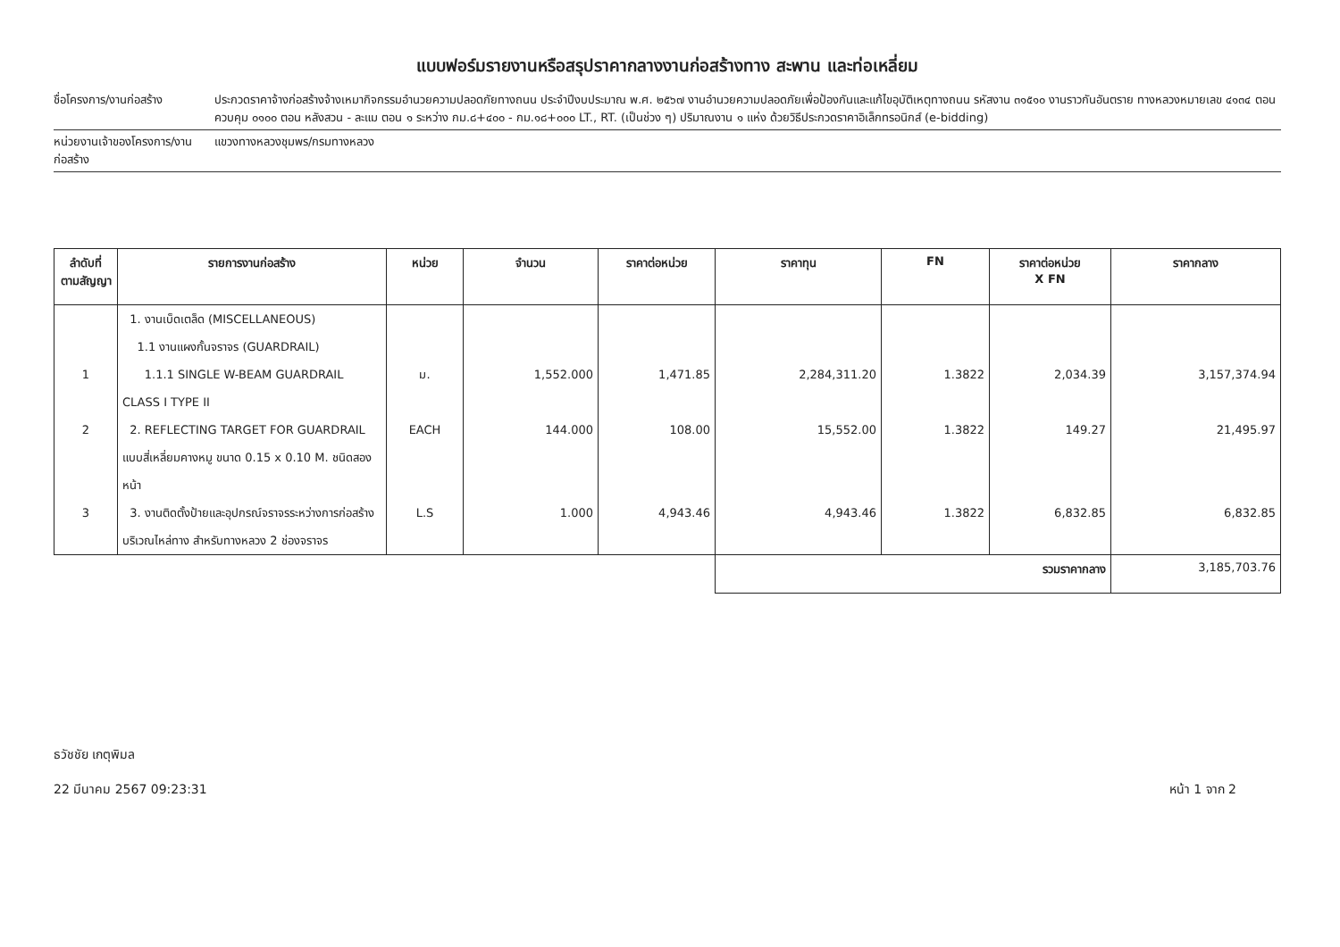แบบฟอร์มรายงานหรือสรุปราคากลางงานก่อสร้างทาง สะพาน และท่อเหลี่ยม
ชื่อโครงการ/งานก่อสร้าง ประกวดราคาจ้างก่อสร้างจ้างเหมากิจกรรมอำนวยความปลอดภัยทางถนน ประจำปีงบประมาณ พ.ศ. ๒๕๖๗ งานอำนวยความปลอดภัยเพื่อป้องกันและแก้ไขอุบัติเหตุทางถนน รหัสงาน ๓๑๕๑๐ งานราวกันอันตราย ทางหลวงหมายเลข ๔๑๓๔ ตอนควบคุม ๐๑๐๐ ตอน หลังสวน - ละแม ตอน ๑ ระหว่าง กม.๘+๔๐๐ - กม.๑๘+๐๐๐ LT., RT. (เป็นช่วง ๆ) ปริมาณงาน ๑ แห่ง ด้วยวิธีประกวดราคาอิเล็กทรอนิกส์ (e-bidding)
หน่วยงานเจ้าของโครงการ/งานก่อสร้าง
แขวงทางหลวงชุมพร/กรมทางหลวง
| ลำดับที่ ตามสัญญา | รายการงานก่อสร้าง | หน่วย | จำนวน | ราคาต่อหน่วย | ราคาทุน | FN | ราคาต่อหน่วย X FN | ราคากลาง |
| --- | --- | --- | --- | --- | --- | --- | --- | --- |
| | 1. งานเบ็ดเตล็ด (MISCELLANEOUS) 1.1 งานแผงกั้นจราจร (GUARDRAIL) | | | | | | | |
| 1 | 1.1.1 SINGLE W-BEAM GUARDRAIL CLASS I TYPE II | ม. | 1,552.000 | 1,471.85 | 2,284,311.20 | 1.3822 | 2,034.39 | 3,157,374.94 |
| 2 | 2. REFLECTING TARGET FOR GUARDRAIL แบบสี่เหลี่ยมคางหมู ขนาด 0.15 x 0.10 M. ชนิดสองหน้า | EACH | 144.000 | 108.00 | 15,552.00 | 1.3822 | 149.27 | 21,495.97 |
| 3 | 3. งานติดตั้งป้ายและอุปกรณ์จราจรระหว่างการก่อสร้าง บริเวณไหล่ทาง สำหรับทางหลวง 2 ช่องจราจร | L.S | 1.000 | 4,943.46 | 4,943.46 | 1.3822 | 6,832.85 | 6,832.85 |
| | | | | | รวมราคากลาง | | | 3,185,703.76 |
ธวัชชัย เกตุพิมล
22 มีนาคม 2567 09:23:31 หน้า 1 จาก 2